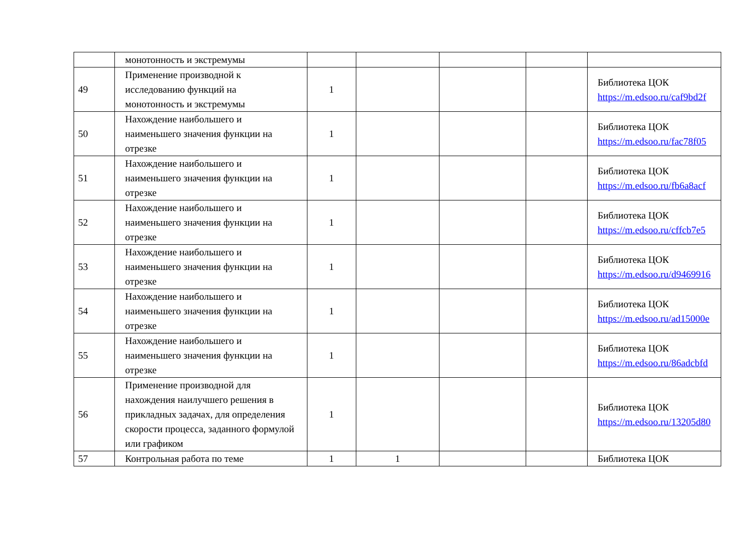| | монотонность и экстремумы | | | | | |
| 49 | Применение производной к исследованию функций на монотонность и экстремумы | 1 | | | | Библиотека ЦОК https://m.edsoo.ru/caf9bd2f |
| 50 | Нахождение наибольшего и наименьшего значения функции на отрезке | 1 | | | | Библиотека ЦОК https://m.edsoo.ru/fac78f05 |
| 51 | Нахождение наибольшего и наименьшего значения функции на отрезке | 1 | | | | Библиотека ЦОК https://m.edsoo.ru/fb6a8acf |
| 52 | Нахождение наибольшего и наименьшего значения функции на отрезке | 1 | | | | Библиотека ЦОК https://m.edsoo.ru/cffcb7e5 |
| 53 | Нахождение наибольшего и наименьшего значения функции на отрезке | 1 | | | | Библиотека ЦОК https://m.edsoo.ru/d9469916 |
| 54 | Нахождение наибольшего и наименьшего значения функции на отрезке | 1 | | | | Библиотека ЦОК https://m.edsoo.ru/ad15000e |
| 55 | Нахождение наибольшего и наименьшего значения функции на отрезке | 1 | | | | Библиотека ЦОК https://m.edsoo.ru/86adcbfd |
| 56 | Применение производной для нахождения наилучшего решения в прикладных задачах, для определения скорости процесса, заданного формулой или графиком | 1 | | | | Библиотека ЦОК https://m.edsoo.ru/13205d80 |
| 57 | Контрольная работа по теме | 1 | 1 | | | Библиотека ЦОК |